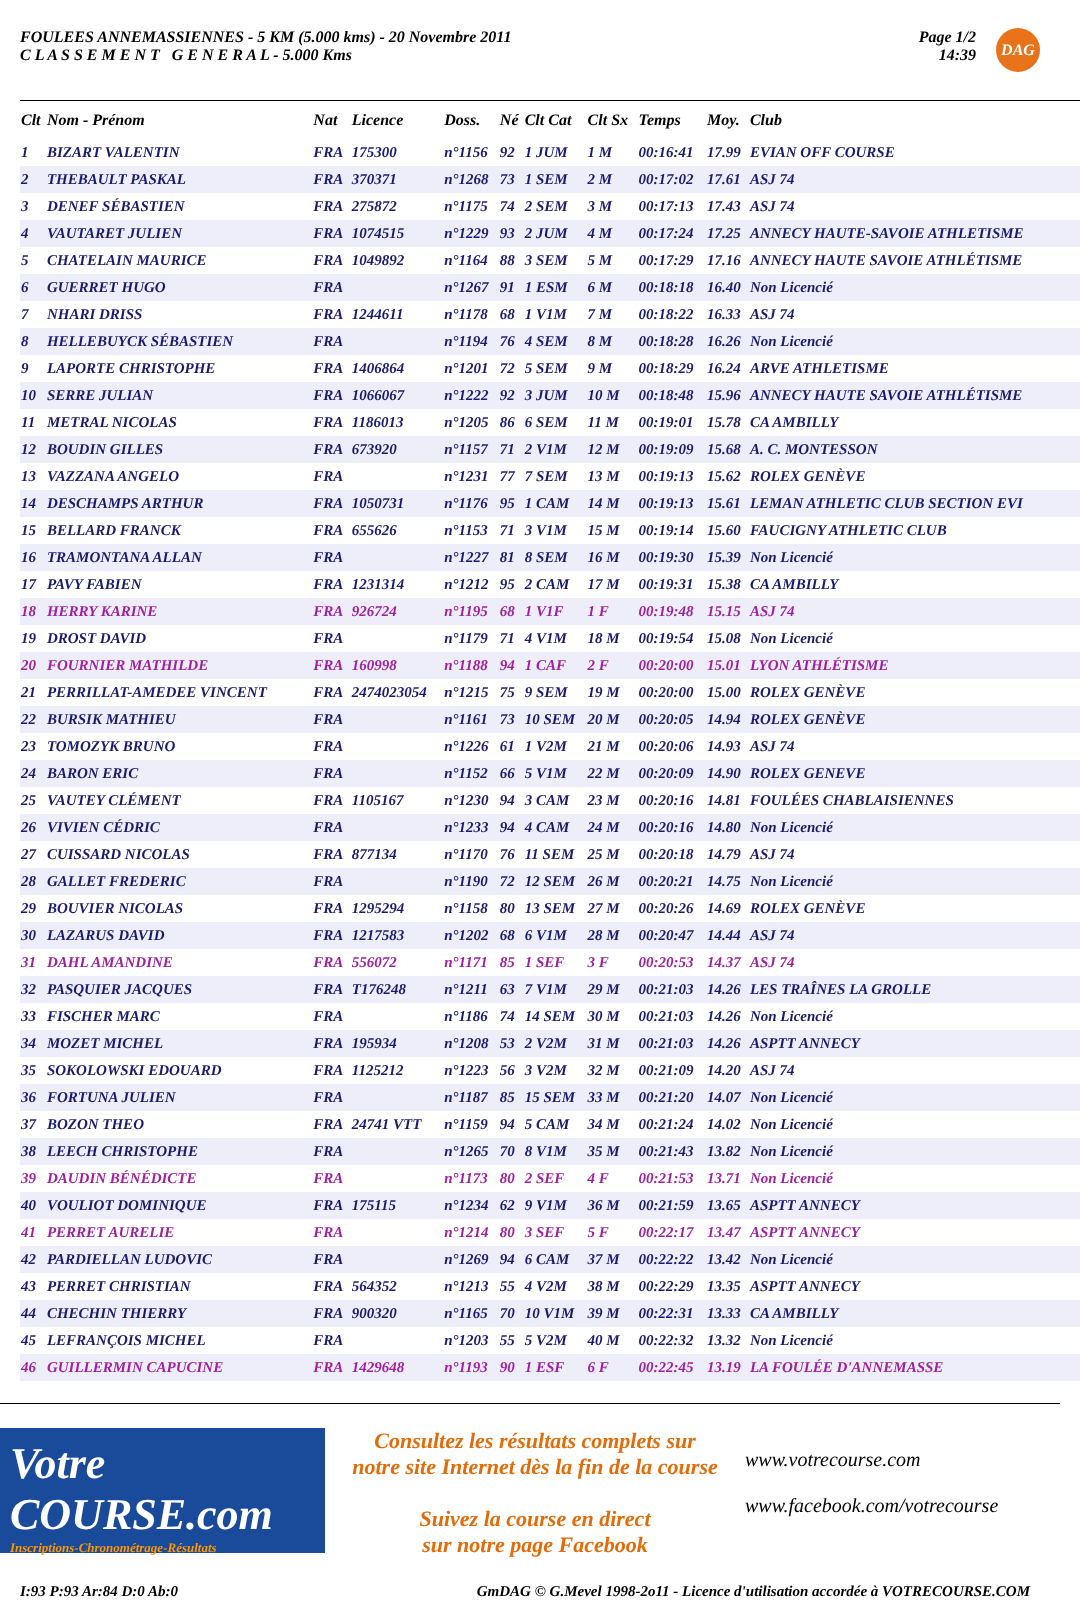FOULEES ANNEMASSIENNES - 5 KM (5.000 kms) - 20 Novembre 2011
C L A S S E M E N T G E N E R A L - 5.000 Kms
Page 1/2
14:39
DAG
| Clt | Nom - Prénom | Nat | Licence | Doss. | Né | Clt Cat | Clt Sx | Temps | Moy. | Club |
| --- | --- | --- | --- | --- | --- | --- | --- | --- | --- | --- |
| 1 | BIZART VALENTIN | FRA | 175300 | n°1156 | 92 | 1 JUM | 1 M | 00:16:41 | 17.99 | EVIAN OFF COURSE |
| 2 | THEBAULT PASKAL | FRA | 370371 | n°1268 | 73 | 1 SEM | 2 M | 00:17:02 | 17.61 | ASJ 74 |
| 3 | DENEF SÉBASTIEN | FRA | 275872 | n°1175 | 74 | 2 SEM | 3 M | 00:17:13 | 17.43 | ASJ 74 |
| 4 | VAUTARET JULIEN | FRA | 1074515 | n°1229 | 93 | 2 JUM | 4 M | 00:17:24 | 17.25 | ANNECY HAUTE-SAVOIE ATHLETISME |
| 5 | CHATELAIN MAURICE | FRA | 1049892 | n°1164 | 88 | 3 SEM | 5 M | 00:17:29 | 17.16 | ANNECY HAUTE SAVOIE ATHLÉTISME |
| 6 | GUERRET HUGO | FRA | | n°1267 | 91 | 1 ESM | 6 M | 00:18:18 | 16.40 | Non Licencié |
| 7 | NHARI DRISS | FRA | 1244611 | n°1178 | 68 | 1 V1M | 7 M | 00:18:22 | 16.33 | ASJ 74 |
| 8 | HELLEBUYCK SÉBASTIEN | FRA | | n°1194 | 76 | 4 SEM | 8 M | 00:18:28 | 16.26 | Non Licencié |
| 9 | LAPORTE CHRISTOPHE | FRA | 1406864 | n°1201 | 72 | 5 SEM | 9 M | 00:18:29 | 16.24 | ARVE ATHLETISME |
| 10 | SERRE JULIAN | FRA | 1066067 | n°1222 | 92 | 3 JUM | 10 M | 00:18:48 | 15.96 | ANNECY HAUTE SAVOIE ATHLÉTISME |
| 11 | METRAL NICOLAS | FRA | 1186013 | n°1205 | 86 | 6 SEM | 11 M | 00:19:01 | 15.78 | CA AMBILLY |
| 12 | BOUDIN GILLES | FRA | 673920 | n°1157 | 71 | 2 V1M | 12 M | 00:19:09 | 15.68 | A. C. MONTESSON |
| 13 | VAZZANA ANGELO | FRA | | n°1231 | 77 | 7 SEM | 13 M | 00:19:13 | 15.62 | ROLEX GENÈVE |
| 14 | DESCHAMPS ARTHUR | FRA | 1050731 | n°1176 | 95 | 1 CAM | 14 M | 00:19:13 | 15.61 | LEMAN ATHLETIC CLUB SECTION EVI |
| 15 | BELLARD FRANCK | FRA | 655626 | n°1153 | 71 | 3 V1M | 15 M | 00:19:14 | 15.60 | FAUCIGNY ATHLETIC CLUB |
| 16 | TRAMONTANA ALLAN | FRA | | n°1227 | 81 | 8 SEM | 16 M | 00:19:30 | 15.39 | Non Licencié |
| 17 | PAVY FABIEN | FRA | 1231314 | n°1212 | 95 | 2 CAM | 17 M | 00:19:31 | 15.38 | CA AMBILLY |
| 18 | HERRY KARINE | FRA | 926724 | n°1195 | 68 | 1 V1F | 1 F | 00:19:48 | 15.15 | ASJ 74 |
| 19 | DROST DAVID | FRA | | n°1179 | 71 | 4 V1M | 18 M | 00:19:54 | 15.08 | Non Licencié |
| 20 | FOURNIER MATHILDE | FRA | 160998 | n°1188 | 94 | 1 CAF | 2 F | 00:20:00 | 15.01 | LYON ATHLÉTISME |
| 21 | PERRILLAT-AMEDEE VINCENT | FRA | 2474023054 | n°1215 | 75 | 9 SEM | 19 M | 00:20:00 | 15.00 | ROLEX GENÈVE |
| 22 | BURSIK MATHIEU | FRA | | n°1161 | 73 | 10 SEM | 20 M | 00:20:05 | 14.94 | ROLEX GENÈVE |
| 23 | TOMOZYK BRUNO | FRA | | n°1226 | 61 | 1 V2M | 21 M | 00:20:06 | 14.93 | ASJ 74 |
| 24 | BARON ERIC | FRA | | n°1152 | 66 | 5 V1M | 22 M | 00:20:09 | 14.90 | ROLEX GENEVE |
| 25 | VAUTEY CLÉMENT | FRA | 1105167 | n°1230 | 94 | 3 CAM | 23 M | 00:20:16 | 14.81 | FOULÉES CHABLAISIENNES |
| 26 | VIVIEN CÉDRIC | FRA | | n°1233 | 94 | 4 CAM | 24 M | 00:20:16 | 14.80 | Non Licencié |
| 27 | CUISSARD NICOLAS | FRA | 877134 | n°1170 | 76 | 11 SEM | 25 M | 00:20:18 | 14.79 | ASJ 74 |
| 28 | GALLET FREDERIC | FRA | | n°1190 | 72 | 12 SEM | 26 M | 00:20:21 | 14.75 | Non Licencié |
| 29 | BOUVIER NICOLAS | FRA | 1295294 | n°1158 | 80 | 13 SEM | 27 M | 00:20:26 | 14.69 | ROLEX GENÈVE |
| 30 | LAZARUS DAVID | FRA | 1217583 | n°1202 | 68 | 6 V1M | 28 M | 00:20:47 | 14.44 | ASJ 74 |
| 31 | DAHL AMANDINE | FRA | 556072 | n°1171 | 85 | 1 SEF | 3 F | 00:20:53 | 14.37 | ASJ 74 |
| 32 | PASQUIER JACQUES | FRA | T176248 | n°1211 | 63 | 7 V1M | 29 M | 00:21:03 | 14.26 | LES TRAÎNES LA GROLLE |
| 33 | FISCHER MARC | FRA | | n°1186 | 74 | 14 SEM | 30 M | 00:21:03 | 14.26 | Non Licencié |
| 34 | MOZET MICHEL | FRA | 195934 | n°1208 | 53 | 2 V2M | 31 M | 00:21:03 | 14.26 | ASPTT ANNECY |
| 35 | SOKOLOWSKI EDOUARD | FRA | 1125212 | n°1223 | 56 | 3 V2M | 32 M | 00:21:09 | 14.20 | ASJ 74 |
| 36 | FORTUNA JULIEN | FRA | | n°1187 | 85 | 15 SEM | 33 M | 00:21:20 | 14.07 | Non Licencié |
| 37 | BOZON THEO | FRA | 24741 VTT | n°1159 | 94 | 5 CAM | 34 M | 00:21:24 | 14.02 | Non Licencié |
| 38 | LEECH CHRISTOPHE | FRA | | n°1265 | 70 | 8 V1M | 35 M | 00:21:43 | 13.82 | Non Licencié |
| 39 | DAUDIN BÉNÉDICTE | FRA | | n°1173 | 80 | 2 SEF | 4 F | 00:21:53 | 13.71 | Non Licencié |
| 40 | VOULIOT DOMINIQUE | FRA | 175115 | n°1234 | 62 | 9 V1M | 36 M | 00:21:59 | 13.65 | ASPTT ANNECY |
| 41 | PERRET AURELIE | FRA | | n°1214 | 80 | 3 SEF | 5 F | 00:22:17 | 13.47 | ASPTT ANNECY |
| 42 | PARDIELLAN LUDOVIC | FRA | | n°1269 | 94 | 6 CAM | 37 M | 00:22:22 | 13.42 | Non Licencié |
| 43 | PERRET CHRISTIAN | FRA | 564352 | n°1213 | 55 | 4 V2M | 38 M | 00:22:29 | 13.35 | ASPTT ANNECY |
| 44 | CHECHIN THIERRY | FRA | 900320 | n°1165 | 70 | 10 V1M | 39 M | 00:22:31 | 13.33 | CA AMBILLY |
| 45 | LEFRANÇOIS MICHEL | FRA | | n°1203 | 55 | 5 V2M | 40 M | 00:22:32 | 13.32 | Non Licencié |
| 46 | GUILLERMIN CAPUCINE | FRA | 1429648 | n°1193 | 90 | 1 ESF | 6 F | 00:22:45 | 13.19 | LA FOULÉE D'ANNEMASSE |
Votre COURSE.com
Inscriptions-Chronométrage-Résultats
Consultez les résultats complets sur
notre site Internet dès la fin de la course
Suivez la course en direct
sur notre page Facebook
www.votrecourse.com
www.facebook.com/votrecourse
I:93 P:93 Ar:84 D:0 Ab:0 GmDAG © G.Mevel 1998-2o11 - Licence d'utilisation accordée à VOTRECOURSE.COM